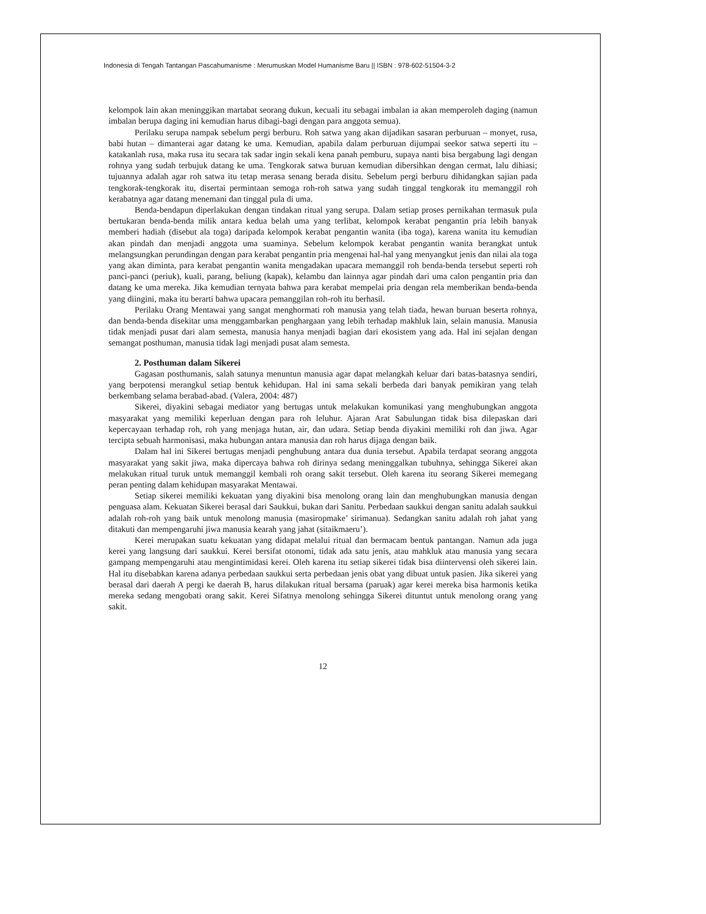Indonesia di Tengah Tantangan Pascahumanisme : Merumuskan Model Humanisme Baru || ISBN : 978-602-51504-3-2
kelompok lain akan meninggikan martabat seorang dukun, kecuali itu sebagai imbalan ia akan memperoleh daging (namun imbalan berupa daging ini kemudian harus dibagi-bagi dengan para anggota semua).
Perilaku serupa nampak sebelum pergi berburu. Roh satwa yang akan dijadikan sasaran perburuan – monyet, rusa, babi hutan – dimanterai agar datang ke uma. Kemudian, apabila dalam perburuan dijumpai seekor satwa seperti itu – katakanlah rusa, maka rusa itu secara tak sadar ingin sekali kena panah pemburu, supaya nanti bisa bergabung lagi dengan rohnya yang sudah terbujuk datang ke uma. Tengkorak satwa buruan kemudian dibersihkan dengan cermat, lalu dihiasi; tujuannya adalah agar roh satwa itu tetap merasa senang berada disitu. Sebelum pergi berburu dihidangkan sajian pada tengkorak-tengkorak itu, disertai permintaan semoga roh-roh satwa yang sudah tinggal tengkorak itu memanggil roh kerabatnya agar datang menemani dan tinggal pula di uma.
Benda-bendapun diperlakukan dengan tindakan ritual yang serupa. Dalam setiap proses pernikahan termasuk pula bertukaran benda-benda milik antara kedua belah uma yang terlibat, kelompok kerabat pengantin pria lebih banyak memberi hadiah (disebut ala toga) daripada kelompok kerabat pengantin wanita (iba toga), karena wanita itu kemudian akan pindah dan menjadi anggota uma suaminya. Sebelum kelompok kerabat pengantin wanita berangkat untuk melangsungkan perundingan dengan para kerabat pengantin pria mengenai hal-hal yang menyangkut jenis dan nilai ala toga yang akan diminta, para kerabat pengantin wanita mengadakan upacara memanggil roh benda-benda tersebut seperti roh panci-panci (periuk), kuali, parang, beliung (kapak), kelambu dan lainnya agar pindah dari uma calon pengantin pria dan datang ke uma mereka. Jika kemudian ternyata bahwa para kerabat mempelai pria dengan rela memberikan benda-benda yang diingini, maka itu berarti bahwa upacara pemanggilan roh-roh itu berhasil.
Perilaku Orang Mentawai yang sangat menghormati roh manusia yang telah tiada, hewan buruan beserta rohnya, dan benda-benda disekitar uma menggambarkan penghargaan yang lebih terhadap makhluk lain, selain manusia. Manusia tidak menjadi pusat dari alam semesta, manusia hanya menjadi bagian dari ekosistem yang ada. Hal ini sejalan dengan semangat posthuman, manusia tidak lagi menjadi pusat alam semesta.
2. Posthuman dalam Sikerei
Gagasan posthumanis, salah satunya menuntun manusia agar dapat melangkah keluar dari batas-batasnya sendiri, yang berpotensi merangkul setiap bentuk kehidupan. Hal ini sama sekali berbeda dari banyak pemikiran yang telah berkembang selama berabad-abad. (Valera, 2004: 487)
Sikerei, diyakini sebagai mediator yang bertugas untuk melakukan komunikasi yang menghubungkan anggota masyarakat yang memiliki keperluan dengan para roh leluhur. Ajaran Arat Sabulungan tidak bisa dilepaskan dari kepercayaan terhadap roh, roh yang menjaga hutan, air, dan udara. Setiap benda diyakini memiliki roh dan jiwa. Agar tercipta sebuah harmonisasi, maka hubungan antara manusia dan roh harus dijaga dengan baik.
Dalam hal ini Sikerei bertugas menjadi penghubung antara dua dunia tersebut. Apabila terdapat seorang anggota masyarakat yang sakit jiwa, maka dipercaya bahwa roh dirinya sedang meninggalkan tubuhnya, sehingga Sikerei akan melakukan ritual turuk untuk memanggil kembali roh orang sakit tersebut. Oleh karena itu seorang Sikerei memegang peran penting dalam kehidupan masyarakat Mentawai.
Setiap sikerei memiliki kekuatan yang diyakini bisa menolong orang lain dan menghubungkan manusia dengan penguasa alam. Kekuatan Sikerei berasal dari Saukkui, bukan dari Sanitu. Perbedaan saukkui dengan sanitu adalah saukkui adalah roh-roh yang baik untuk menolong manusia (masiropmake’ sirimanua). Sedangkan sanitu adalah roh jahat yang ditakuti dan mempengaruhi jiwa manusia kearah yang jahat (sitaikmaeru’).
Kerei merupakan suatu kekuatan yang didapat melalui ritual dan bermacam bentuk pantangan. Namun ada juga kerei yang langsung dari saukkui. Kerei bersifat otonomi, tidak ada satu jenis, atau mahkluk atau manusia yang secara gampang mempengaruhi atau mengintimidasi kerei. Oleh karena itu setiap sikerei tidak bisa diintervensi oleh sikerei lain. Hal itu disebabkan karena adanya perbedaan saukkui serta perbedaan jenis obat yang dibuat untuk pasien. Jika sikerei yang berasal dari daerah A pergi ke daerah B, harus dilakukan ritual bersama (paruak) agar kerei mereka bisa harmonis ketika mereka sedang mengobati orang sakit. Kerei Sifatnya menolong sehingga Sikerei dituntut untuk menolong orang yang sakit.
12